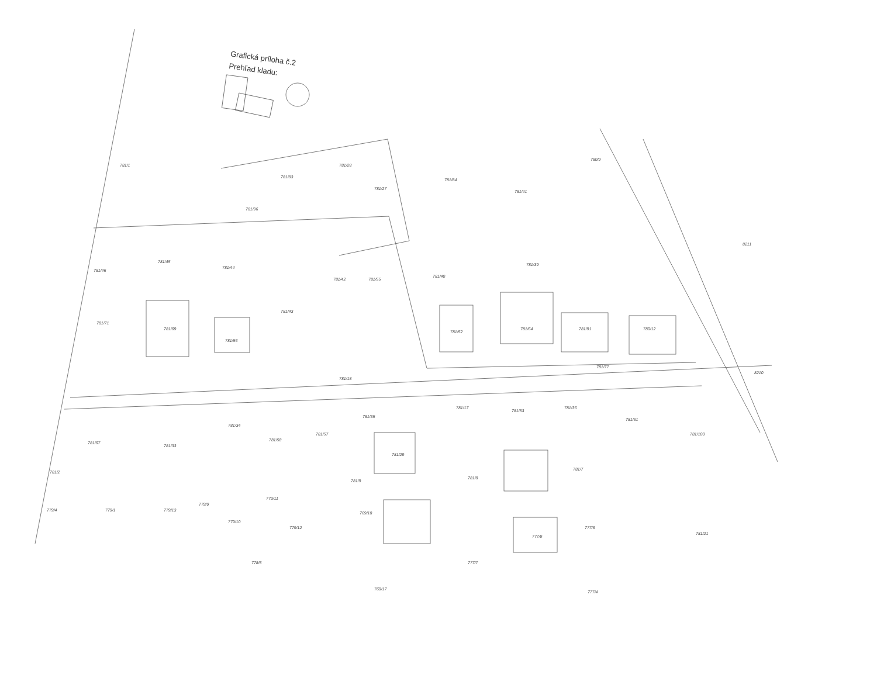Grafická príloha č.2
Prehľad kladu:
781/1
781/83
781/28
781/96
781/27
781/84
781/41
780/9
8211
781/46
781/45
781/44
781/42
781/55
781/40
781/39
781/71
781/69
781/56
781/43
781/52
781/64
781/91
780/12
781/18
781/77
8210
781/67
781/33
781/34
781/58
781/57
781/35
781/17
781/53
781/36
781/61
781/100
781/29
781/2
781/9
781/8
781/7
779/4
779/1
779/13
779/9
779/11
779/10
779/12
769/18
777/9
777/6
781/21
778/5
777/7
769/17
777/4